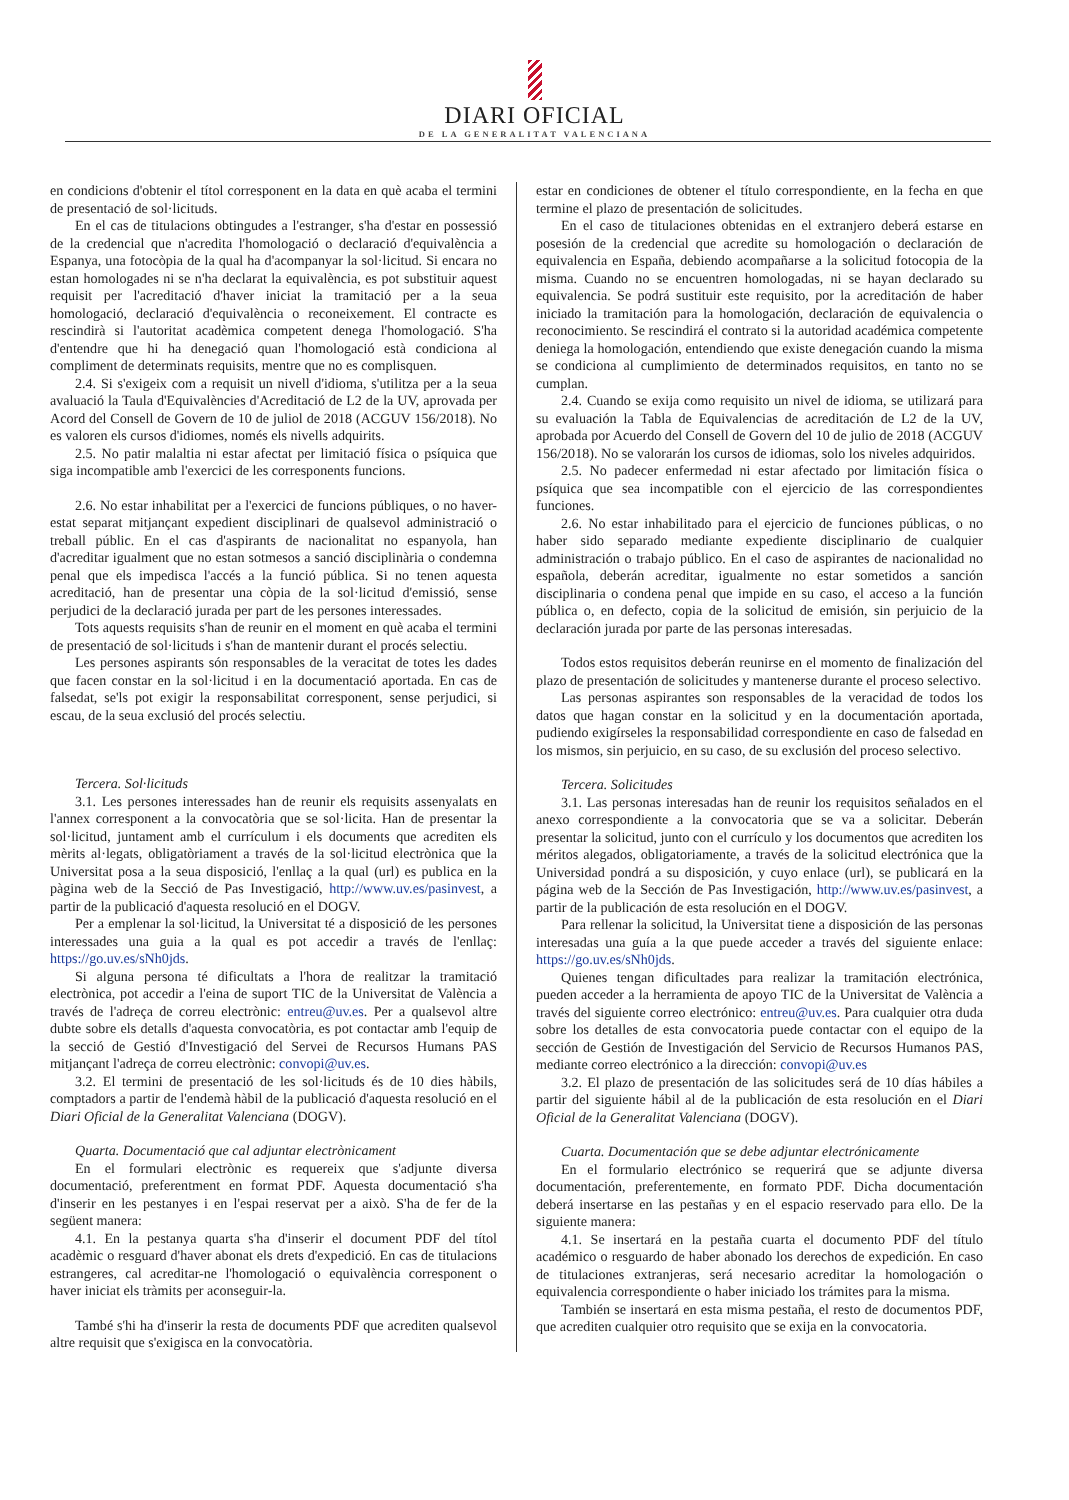DIARI OFICIAL
DE LA GENERALITAT VALENCIANA
en condicions d'obtenir el títol corresponent en la data en què acaba el termini de presentació de sol·licituds.
En el cas de titulacions obtingudes a l'estranger, s'ha d'estar en possessió de la credencial que n'acredita l'homologació o declaració d'equivalència a Espanya, una fotocòpia de la qual ha d'acompanyar la sol·licitud. Si encara no estan homologades ni se n'ha declarat la equivalència, es pot substituir aquest requisit per l'acreditació d'haver iniciat la tramitació per a la seua homologació, declaració d'equivalència o reconeixement. El contracte es rescindirà si l'autoritat acadèmica competent denega l'homologació. S'ha d'entendre que hi ha denegació quan l'homologació està condiciona al compliment de determinats requisits, mentre que no es complisquen.
2.4. Si s'exigeix com a requisit un nivell d'idioma, s'utilitza per a la seua avaluació la Taula d'Equivalències d'Acreditació de L2 de la UV, aprovada per Acord del Consell de Govern de 10 de juliol de 2018 (ACGUV 156/2018). No es valoren els cursos d'idiomes, només els nivells adquirits.
2.5. No patir malaltia ni estar afectat per limitació física o psíquica que siga incompatible amb l'exercici de les corresponents funcions.
2.6. No estar inhabilitat per a l'exercici de funcions públiques, o no haver-estat separat mitjançant expedient disciplinari de qualsevol administració o treball públic. En el cas d'aspirants de nacionalitat no espanyola, han d'acreditar igualment que no estan sotmesos a sanció disciplinària o condemna penal que els impedisca l'accés a la funció pública. Si no tenen aquesta acreditació, han de presentar una còpia de la sol·licitud d'emissió, sense perjudici de la declaració jurada per part de les persones interessades.
Tots aquests requisits s'han de reunir en el moment en què acaba el termini de presentació de sol·licituds i s'han de mantenir durant el procés selectiu.
Les persones aspirants són responsables de la veracitat de totes les dades que facen constar en la sol·licitud i en la documentació aportada. En cas de falsedat, se'ls pot exigir la responsabilitat corresponent, sense perjudici, si escau, de la seua exclusió del procés selectiu.
Tercera. Sol·licituds
3.1. Les persones interessades han de reunir els requisits assenyalats en l'annex corresponent a la convocatòria que se sol·licita. Han de presentar la sol·licitud, juntament amb el currículum i els documents que acrediten els mèrits al·legats, obligatòriament a través de la sol·licitud electrònica que la Universitat posa a la seua disposició, l'enllaç a la qual (url) es publica en la pàgina web de la Secció de Pas Investigació, http://www.uv.es/pasinvest, a partir de la publicació d'aquesta resolució en el DOGV.
Per a emplenar la sol·licitud, la Universitat té a disposició de les persones interessades una guia a la qual es pot accedir a través de l'enllaç: https://go.uv.es/sNh0jds.
Si alguna persona té dificultats a l'hora de realitzar la tramitació electrònica, pot accedir a l'eina de suport TIC de la Universitat de València a través de l'adreça de correu electrònic: entreu@uv.es. Per a qualsevol altre dubte sobre els detalls d'aquesta convocatòria, es pot contactar amb l'equip de la secció de Gestió d'Investigació del Servei de Recursos Humans PAS mitjançant l'adreça de correu electrònic: convopi@uv.es.
3.2. El termini de presentació de les sol·licituds és de 10 dies hàbils, comptadors a partir de l'endemà hàbil de la publicació d'aquesta resolució en el Diari Oficial de la Generalitat Valenciana (DOGV).
Quarta. Documentació que cal adjuntar electrònicament
En el formulari electrònic es requereix que s'adjunte diversa documentació, preferentment en format PDF. Aquesta documentació s'ha d'inserir en les pestanyes i en l'espai reservat per a això. S'ha de fer de la següent manera:
4.1. En la pestanya quarta s'ha d'inserir el document PDF del títol acadèmic o resguard d'haver abonat els drets d'expedició. En cas de titulacions estrangeres, cal acreditar-ne l'homologació o equivalència corresponent o haver iniciat els tràmits per aconseguir-la.
També s'hi ha d'inserir la resta de documents PDF que acrediten qualsevol altre requisit que s'exigisca en la convocatòria.
estar en condiciones de obtener el título correspondiente, en la fecha en que termine el plazo de presentación de solicitudes.
En el caso de titulaciones obtenidas en el extranjero deberá estarse en posesión de la credencial que acredite su homologación o declaración de equivalencia en España, debiendo acompañarse a la solicitud fotocopia de la misma. Cuando no se encuentren homologadas, ni se hayan declarado su equivalencia. Se podrá sustituir este requisito, por la acreditación de haber iniciado la tramitación para la homologación, declaración de equivalencia o reconocimiento. Se rescindirá el contrato si la autoridad académica competente deniega la homologación, entendiendo que existe denegación cuando la misma se condiciona al cumplimiento de determinados requisitos, en tanto no se cumplan.
2.4. Cuando se exija como requisito un nivel de idioma, se utilizará para su evaluación la Tabla de Equivalencias de acreditación de L2 de la UV, aprobada por Acuerdo del Consell de Govern del 10 de julio de 2018 (ACGUV 156/2018). No se valorarán los cursos de idiomas, solo los niveles adquiridos.
2.5. No padecer enfermedad ni estar afectado por limitación física o psíquica que sea incompatible con el ejercicio de las correspondientes funciones.
2.6. No estar inhabilitado para el ejercicio de funciones públicas, o no haber sido separado mediante expediente disciplinario de cualquier administración o trabajo público. En el caso de aspirantes de nacionalidad no española, deberán acreditar, igualmente no estar sometidos a sanción disciplinaria o condena penal que impide en su caso, el acceso a la función pública o, en defecto, copia de la solicitud de emisión, sin perjuicio de la declaración jurada por parte de las personas interesadas.
Todos estos requisitos deberán reunirse en el momento de finalización del plazo de presentación de solicitudes y mantenerse durante el proceso selectivo.
Las personas aspirantes son responsables de la veracidad de todos los datos que hagan constar en la solicitud y en la documentación aportada, pudiendo exigírseles la responsabilidad correspondiente en caso de falsedad en los mismos, sin perjuicio, en su caso, de su exclusión del proceso selectivo.
Tercera. Solicitudes
3.1. Las personas interesadas han de reunir los requisitos señalados en el anexo correspondiente a la convocatoria que se va a solicitar. Deberán presentar la solicitud, junto con el currículo y los documentos que acrediten los méritos alegados, obligatoriamente, a través de la solicitud electrónica que la Universidad pondrá a su disposición, y cuyo enlace (url), se publicará en la página web de la Sección de Pas Investigación, http://www.uv.es/pasinvest, a partir de la publicación de esta resolución en el DOGV.
Para rellenar la solicitud, la Universitat tiene a disposición de las personas interesadas una guía a la que puede acceder a través del siguiente enlace: https://go.uv.es/sNh0jds.
Quienes tengan dificultades para realizar la tramitación electrónica, pueden acceder a la herramienta de apoyo TIC de la Universitat de València a través del siguiente correo electrónico: entreu@uv.es. Para cualquier otra duda sobre los detalles de esta convocatoria puede contactar con el equipo de la sección de Gestión de Investigación del Servicio de Recursos Humanos PAS, mediante correo electrónico a la dirección: convopi@uv.es
3.2. El plazo de presentación de las solicitudes será de 10 días hábiles a partir del siguiente hábil al de la publicación de esta resolución en el Diari Oficial de la Generalitat Valenciana (DOGV).
Cuarta. Documentación que se debe adjuntar electrónicamente
En el formulario electrónico se requerirá que se adjunte diversa documentación, preferentemente, en formato PDF. Dicha documentación deberá insertarse en las pestañas y en el espacio reservado para ello. De la siguiente manera:
4.1. Se insertará en la pestaña cuarta el documento PDF del título académico o resguardo de haber abonado los derechos de expedición. En caso de titulaciones extranjeras, será necesario acreditar la homologación o equivalencia correspondiente o haber iniciado los trámites para la misma.
También se insertará en esta misma pestaña, el resto de documentos PDF, que acrediten cualquier otro requisito que se exija en la convocatoria.